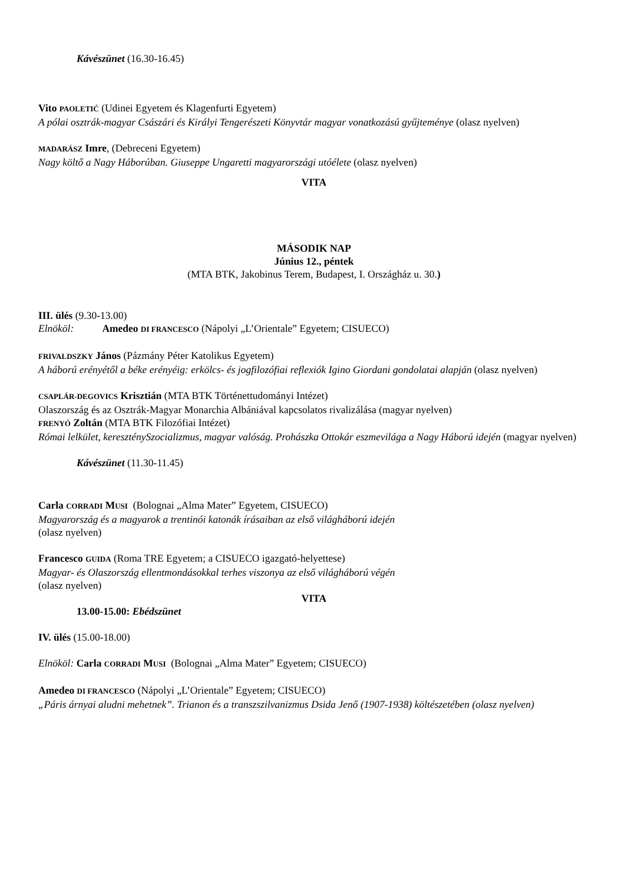Kávészünet (16.30-16.45)
Vito PAOLETIĆ (Udinei Egyetem és Klagenfurti Egyetem)
A pólai osztrák-magyar Császári és Királyi Tengerészeti Könyvtár magyar vonatkozású gyűjteménye (olasz nyelven)
MADARÁSZ Imre, (Debreceni Egyetem)
Nagy költő a Nagy Háborúban. Giuseppe Ungaretti magyarországi utóélete (olasz nyelven)
VITA
MÁSODIK NAP
Június 12., péntek
(MTA BTK, Jakobinus Terem, Budapest, I. Országház u. 30.)
III. ülés (9.30-13.00)
Elnököl: Amedeo DI FRANCESCO (Nápolyi „L’Orientale” Egyetem; CISUECO)
FRIVALDSZKY János (Pázmány Péter Katolikus Egyetem)
A háború erényétől a béke erényéig: erkölcs- és jogfilozófiai reflexiók Igino Giordani gondolatai alapján (olasz nyelven)
CSAPLÁR-DEGOVICS Krisztián (MTA BTK Történettudományi Intézet)
Olaszország és az Osztrák-Magyar Monarchia Albániával kapcsolatos rivalizálása (magyar nyelven)
FRENYÓ Zoltán (MTA BTK Filozófiai Intézet)
Római lelkület, kereszténySzocializmus, magyar valóság. Prohászka Ottokár eszmevilága a Nagy Háború idején (magyar nyelven)
Kávészünet (11.30-11.45)
Carla CORRADI MUSI (Bolognai „Alma Mater” Egyetem, CISUECO)
Magyarország és a magyarok a trentinói katonák írásaiban az első világháború idején
(olasz nyelven)
Francesco GUIDA (Roma TRE Egyetem; a CISUECO igazgató-helyettese)
Magyar- és Olaszország ellentmondásokkal terhes viszonya az első világháború végén
(olasz nyelven)
VITA
13.00-15.00: Ebédszünet
IV. ülés (15.00-18.00)
Elnököl: Carla CORRADI MUSI (Bolognai „Alma Mater” Egyetem; CISUECO)
Amedeo DI FRANCESCO (Nápolyi „L’Orientale” Egyetem; CISUECO)
„Páris árnyai aludni mehetnek”. Trianon és a transzszilvanizmus Dsida Jenő (1907-1938) költészetében (olasz nyelven)